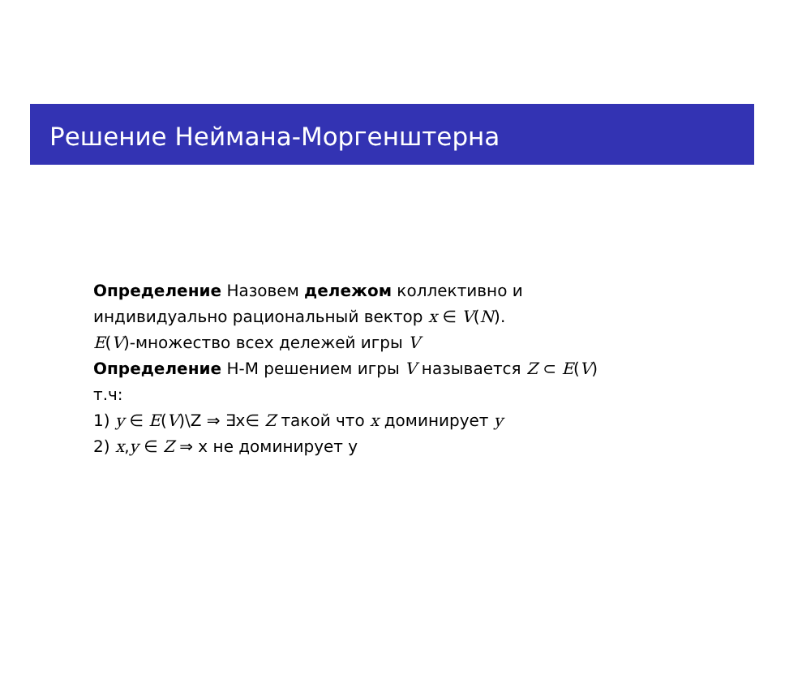Решение Неймана-Моргенштерна
Определение Назовем дележом коллективно и
индивидуально рациональный вектор x ∈ V(N).
E(V)-множество всех дележей игры V
Определение Н-М решением игры V называется Z ⊂ E(V)
т.ч:
1) y ∈ E(V)\Z ⇒ ∃x∈ Z такой что x доминирует y
2) x,y ∈ Z ⇒ x не доминирует y